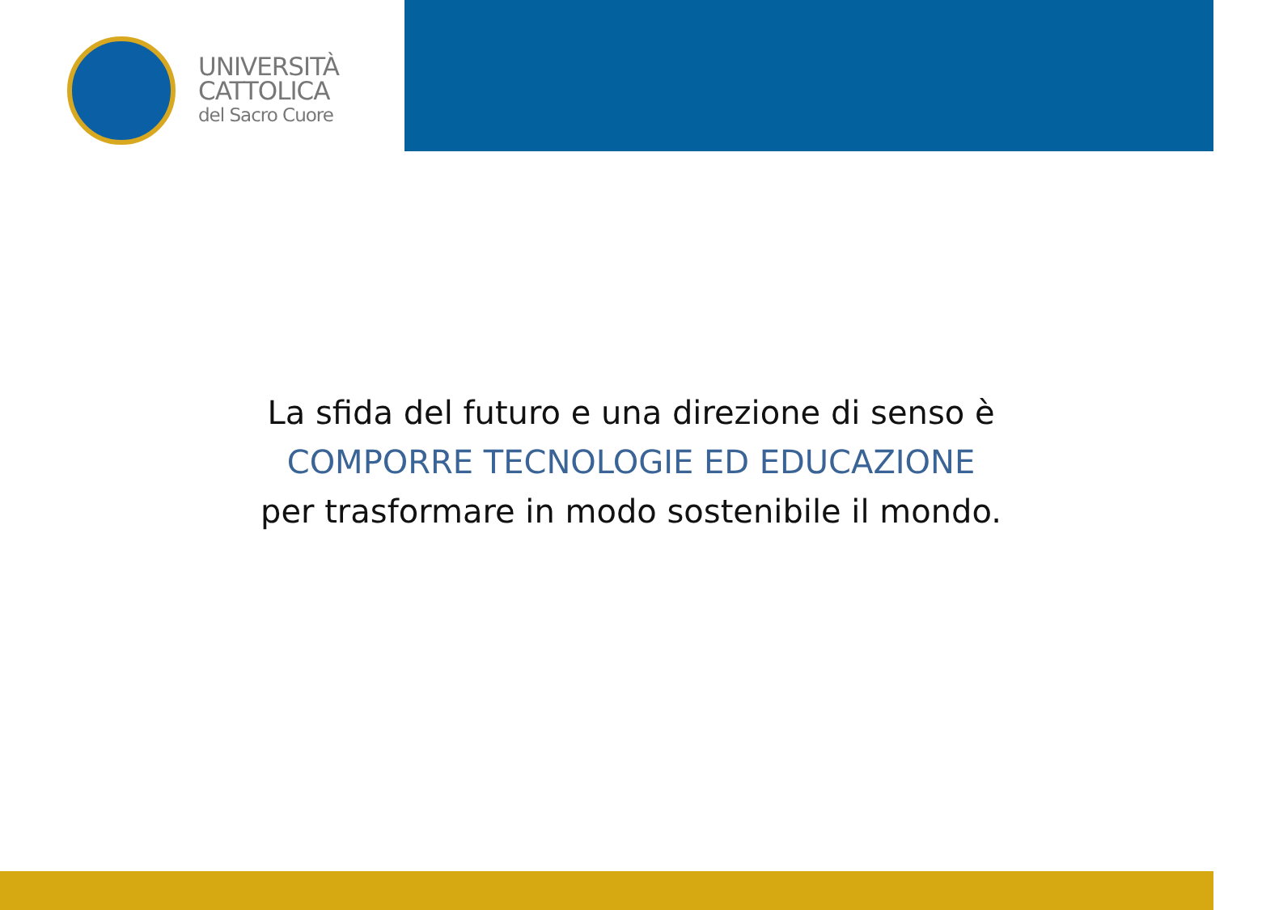UNIVERSITÀ
CATTOLICA
del Sacro Cuore
La sfida del futuro e una direzione di senso è
COMPORRE TECNOLOGIE ED EDUCAZIONE
per trasformare in modo sostenibile il mondo.